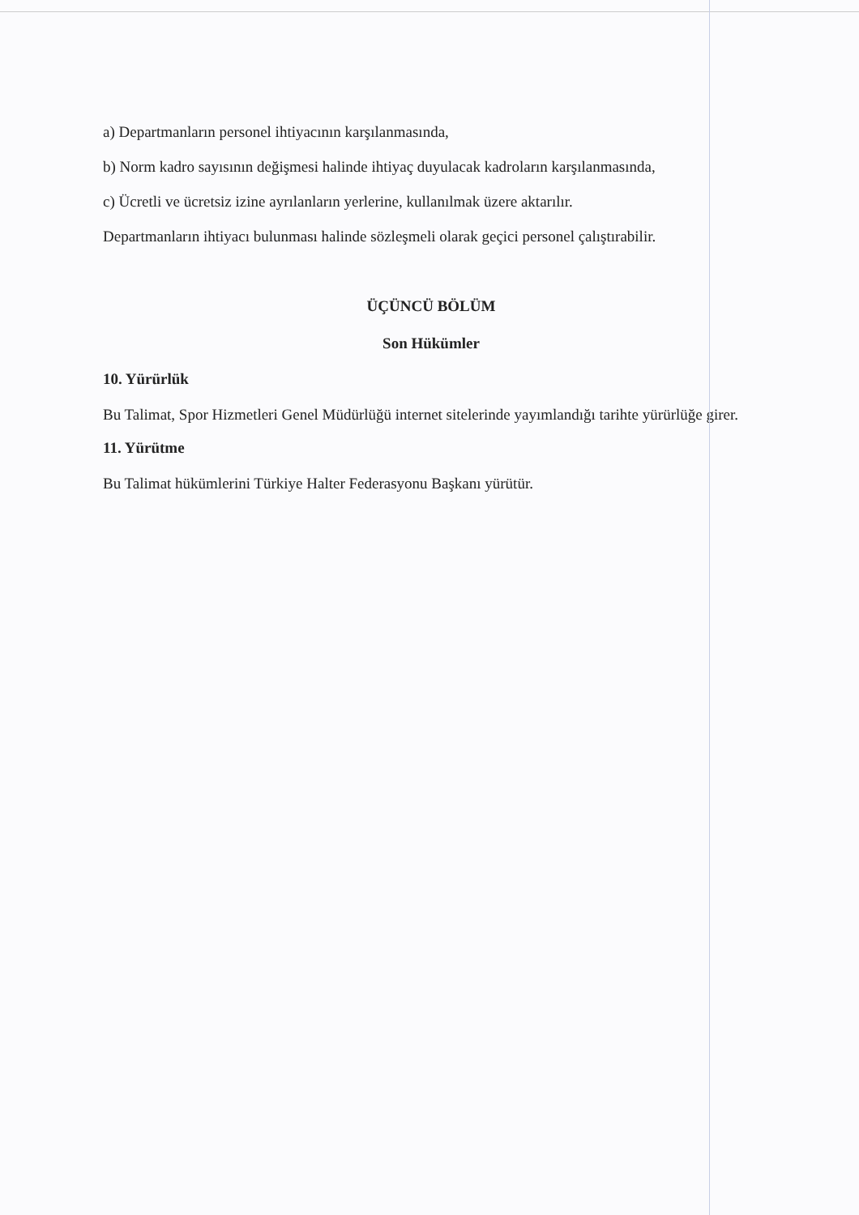a) Departmanların personel ihtiyacının karşılanmasında,
b) Norm kadro sayısının değişmesi halinde ihtiyaç duyulacak kadroların karşılanmasında,
c) Ücretli ve ücretsiz izine ayrılanların yerlerine, kullanılmak üzere aktarılır.
Departmanların ihtiyacı bulunması halinde sözleşmeli olarak geçici personel çalıştırabilir.
ÜÇÜNCÜ BÖLÜM
Son Hükümler
10. Yürürlük
Bu Talimat, Spor Hizmetleri Genel Müdürlüğü internet sitelerinde yayımlandığı tarihte yürürlüğe girer.
11. Yürütme
Bu Talimat hükümlerini Türkiye Halter Federasyonu Başkanı yürütür.